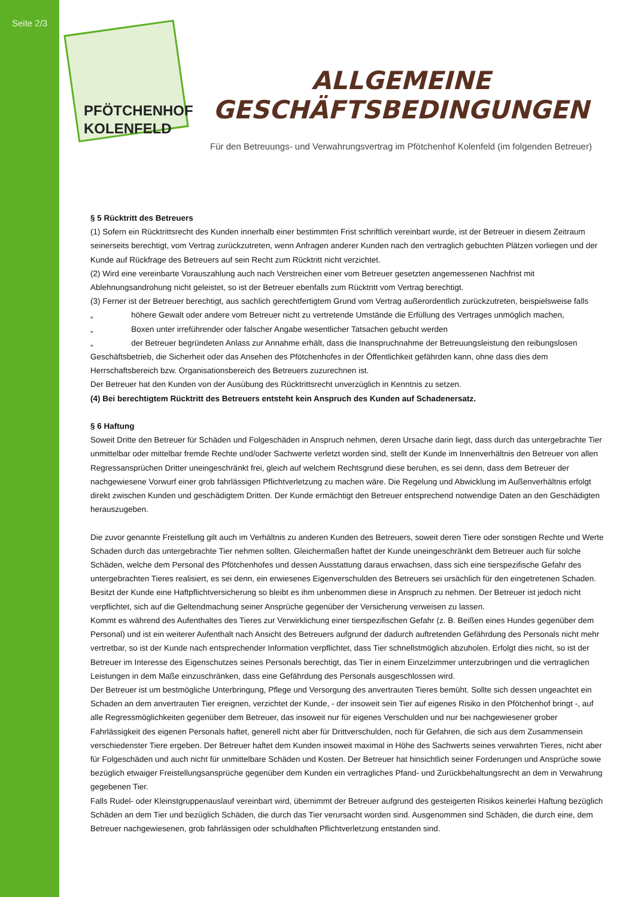Seite 2/3
PFÖTCHENHOF
KOLENFELD
ALLGEMEINE GESCHÄFTSBEDINGUNGEN
Für den Betreuungs- und Verwahrungsvertrag im Pfötchenhof Kolenfeld (im folgenden Betreuer)
§ 5 Rücktritt des Betreuers
(1) Sofern ein Rücktrittsrecht des Kunden innerhalb einer bestimmten Frist schriftlich vereinbart wurde, ist der Betreuer in diesem Zeitraum seinerseits berechtigt, vom Vertrag zurückzutreten, wenn Anfragen anderer Kunden nach den vertraglich gebuchten Plätzen vorliegen und der Kunde auf Rückfrage des Betreuers auf sein Recht zum Rücktritt nicht verzichtet.
(2) Wird eine vereinbarte Vorauszahlung auch nach Verstreichen einer vom Betreuer gesetzten angemessenen Nachfrist mit Ablehnungsandrohung nicht geleistet, so ist der Betreuer ebenfalls zum Rücktritt vom Vertrag berechtigt.
(3) Ferner ist der Betreuer berechtigt, aus sachlich gerechtfertigtem Grund vom Vertrag außerordentlich zurückzutreten, beispielsweise falls
„ höhere Gewalt oder andere vom Betreuer nicht zu vertretende Umstände die Erfüllung des Vertrages unmöglich machen,
„ Boxen unter irreführender oder falscher Angabe wesentlicher Tatsachen gebucht werden
„ der Betreuer begründeten Anlass zur Annahme erhält, dass die Inanspruchnahme der Betreuungsleistung den reibungslosen Geschäftsbetrieb, die Sicherheit oder das Ansehen des Pfötchenhofes in der Öffentlichkeit gefährden kann, ohne dass dies dem Herrschaftsbereich bzw. Organisationsbereich des Betreuers zuzurechnen ist.
Der Betreuer hat den Kunden von der Ausübung des Rücktrittsrecht unverzüglich in Kenntnis zu setzen.
(4) Bei berechtigtem Rücktritt des Betreuers entsteht kein Anspruch des Kunden auf Schadenersatz.
§ 6 Haftung
Soweit Dritte den Betreuer für Schäden und Folgeschäden in Anspruch nehmen, deren Ursache darin liegt, dass durch das untergebrachte Tier unmittelbar oder mittelbar fremde Rechte und/oder Sachwerte verletzt worden sind, stellt der Kunde im Innenverhältnis den Betreuer von allen Regressansprüchen Dritter uneingeschränkt frei, gleich auf welchem Rechtsgrund diese beruhen, es sei denn, dass dem Betreuer der nachgewiesene Vorwurf einer grob fahrlässigen Pflichtverletzung zu machen wäre. Die Regelung und Abwicklung im Außenverhältnis erfolgt direkt zwischen Kunden und geschädigtem Dritten. Der Kunde ermächtigt den Betreuer entsprechend notwendige Daten an den Geschädigten herauszugeben.
Die zuvor genannte Freistellung gilt auch im Verhältnis zu anderen Kunden des Betreuers, soweit deren Tiere oder sonstigen Rechte und Werte Schaden durch das untergebrachte Tier nehmen sollten. Gleichermaßen haftet der Kunde uneingeschränkt dem Betreuer auch für solche Schäden, welche dem Personal des Pfötchenhofes und dessen Ausstattung daraus erwachsen, dass sich eine tierspezifische Gefahr des untergebrachten Tieres realisiert, es sei denn, ein erwiesenes Eigenverschulden des Betreuers sei ursächlich für den eingetretenen Schaden. Besitzt der Kunde eine Haftpflichtversicherung so bleibt es ihm unbenommen diese in Anspruch zu nehmen. Der Betreuer ist jedoch nicht verpflichtet, sich auf die Geltendmachung seiner Ansprüche gegenüber der Versicherung verweisen zu lassen.
Kommt es während des Aufenthaltes des Tieres zur Verwirklichung einer tierspezifischen Gefahr (z. B. Beißen eines Hundes gegenüber dem Personal) und ist ein weiterer Aufenthalt nach Ansicht des Betreuers aufgrund der dadurch auftretenden Gefährdung des Personals nicht mehr vertretbar, so ist der Kunde nach entsprechender Information verpflichtet, dass Tier schnellstmöglich abzuholen. Erfolgt dies nicht, so ist der Betreuer im Interesse des Eigenschutzes seines Personals berechtigt, das Tier in einem Einzelzimmer unterzubringen und die vertraglichen Leistungen in dem Maße einzuschränken, dass eine Gefährdung des Personals ausgeschlossen wird.
Der Betreuer ist um bestmögliche Unterbringung, Pflege und Versorgung des anvertrauten Tieres bemüht. Sollte sich dessen ungeachtet ein Schaden an dem anvertrauten Tier ereignen, verzichtet der Kunde, - der insoweit sein Tier auf eigenes Risiko in den Pfötchenhof bringt -, auf alle Regressmöglichkeiten gegenüber dem Betreuer, das insoweit nur für eigenes Verschulden und nur bei nachgewiesener grober Fahrlässigkeit des eigenen Personals haftet, generell nicht aber für Drittverschulden, noch für Gefahren, die sich aus dem Zusammensein verschiedenster Tiere ergeben. Der Betreuer haftet dem Kunden insoweit maximal in Höhe des Sachwerts seines verwahrten Tieres, nicht aber für Folgeschäden und auch nicht für unmittelbare Schäden und Kosten. Der Betreuer hat hinsichtlich seiner Forderungen und Ansprüche sowie bezüglich etwaiger Freistellungsansprüche gegenüber dem Kunden ein vertragliches Pfand- und Zurückbehaltungsrecht an dem in Verwahrung gegebenen Tier.
Falls Rudel- oder Kleinstgruppenauslauf vereinbart wird, übernimmt der Betreuer aufgrund des gesteigerten Risikos keinerlei Haftung bezüglich Schäden an dem Tier und bezüglich Schäden, die durch das Tier verursacht worden sind. Ausgenommen sind Schäden, die durch eine, dem Betreuer nachgewiesenen, grob fahrlässigen oder schuldhaften Pflichtverletzung entstanden sind.